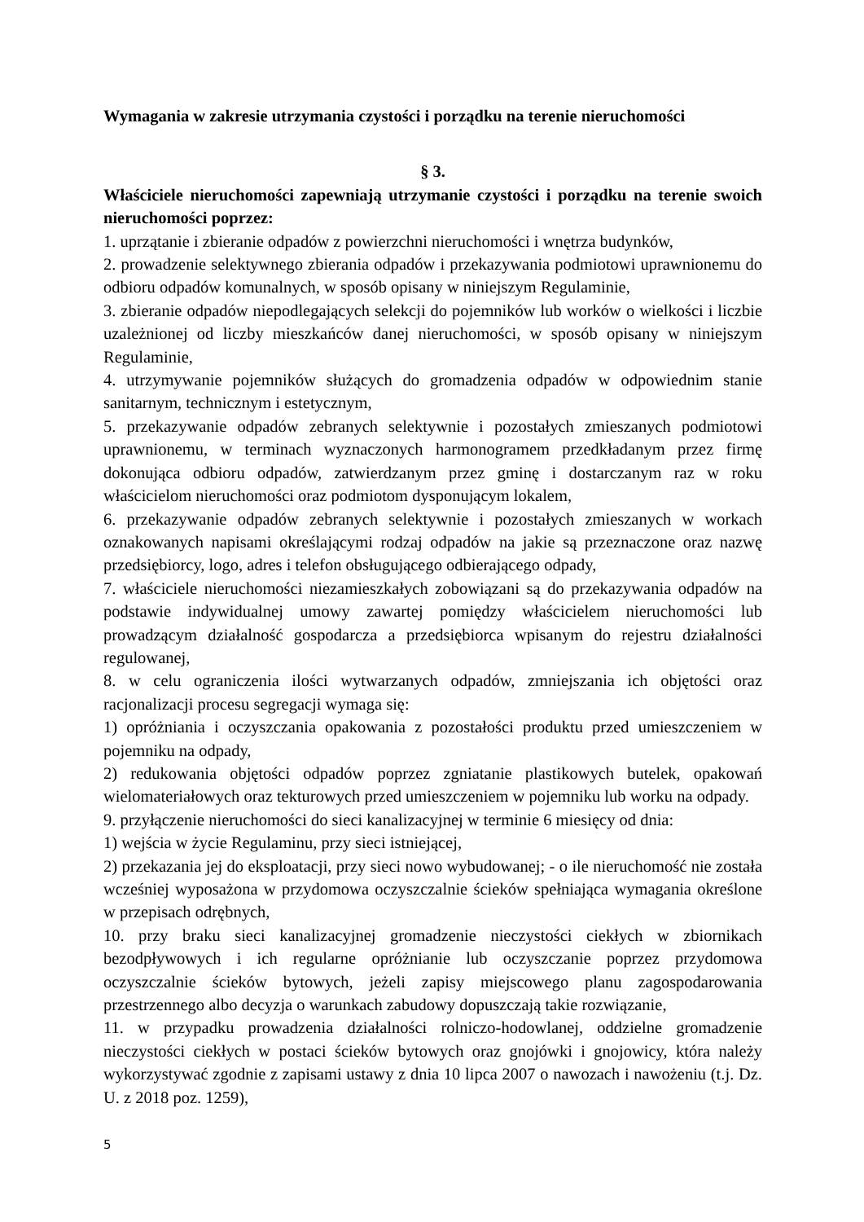Wymagania w zakresie utrzymania czystości i porządku na terenie nieruchomości
§ 3.
Właściciele nieruchomości zapewniają utrzymanie czystości i porządku na terenie swoich nieruchomości poprzez:
1. uprzątanie i zbieranie odpadów z powierzchni nieruchomości i wnętrza budynków,
2. prowadzenie selektywnego zbierania odpadów i przekazywania podmiotowi uprawnionemu do odbioru odpadów komunalnych, w sposób opisany w niniejszym Regulaminie,
3. zbieranie odpadów niepodlegających selekcji do pojemników lub worków o wielkości i liczbie uzależnionej od liczby mieszkańców danej nieruchomości, w sposób opisany w niniejszym Regulaminie,
4. utrzymywanie pojemników służących do gromadzenia odpadów w odpowiednim stanie sanitarnym, technicznym i estetycznym,
5. przekazywanie odpadów zebranych selektywnie i pozostałych zmieszanych podmiotowi uprawnionemu, w terminach wyznaczonych harmonogramem przedkładanym przez firmę dokonująca odbioru odpadów, zatwierdzanym przez gminę i dostarczanym raz w roku właścicielom nieruchomości oraz podmiotom dysponującym lokalem,
6. przekazywanie odpadów zebranych selektywnie i pozostałych zmieszanych w workach oznakowanych napisami określającymi rodzaj odpadów na jakie są przeznaczone oraz nazwę przedsiębiorcy, logo, adres i telefon obsługującego odbierającego odpady,
7. właściciele nieruchomości niezamieszkałych zobowiązani są do przekazywania odpadów na podstawie indywidualnej umowy zawartej pomiędzy właścicielem nieruchomości lub prowadzącym działalność gospodarcza a przedsiębiorca wpisanym do rejestru działalności regulowanej,
8. w celu ograniczenia ilości wytwarzanych odpadów, zmniejszania ich objętości oraz racjonalizacji procesu segregacji wymaga się:
1) opróżniania i oczyszczania opakowania z pozostałości produktu przed umieszczeniem w pojemniku na odpady,
2) redukowania objętości odpadów poprzez zgniatanie plastikowych butelek, opakowań wielomateriałowych oraz tekturowych przed umieszczeniem w pojemniku lub worku na odpady.
9. przyłączenie nieruchomości do sieci kanalizacyjnej w terminie 6 miesięcy od dnia:
1) wejścia w życie Regulaminu, przy sieci istniejącej,
2) przekazania jej do eksploatacji, przy sieci nowo wybudowanej; - o ile nieruchomość nie została wcześniej wyposażona w przydomowa oczyszczalnie ścieków spełniająca wymagania określone w przepisach odrębnych,
10. przy braku sieci kanalizacyjnej gromadzenie nieczystości ciekłych w zbiornikach bezodpływowych i ich regularne opróżnianie lub oczyszczanie poprzez przydomowa oczyszczalnie ścieków bytowych, jeżeli zapisy miejscowego planu zagospodarowania przestrzennego albo decyzja o warunkach zabudowy dopuszczają takie rozwiązanie,
11. w przypadku prowadzenia działalności rolniczo-hodowlanej, oddzielne gromadzenie nieczystości ciekłych w postaci ścieków bytowych oraz gnojówki i gnojowicy, która należy wykorzystywać zgodnie z zapisami ustawy z dnia 10 lipca 2007 o nawozach i nawożeniu (t.j. Dz. U. z 2018 poz. 1259),
5